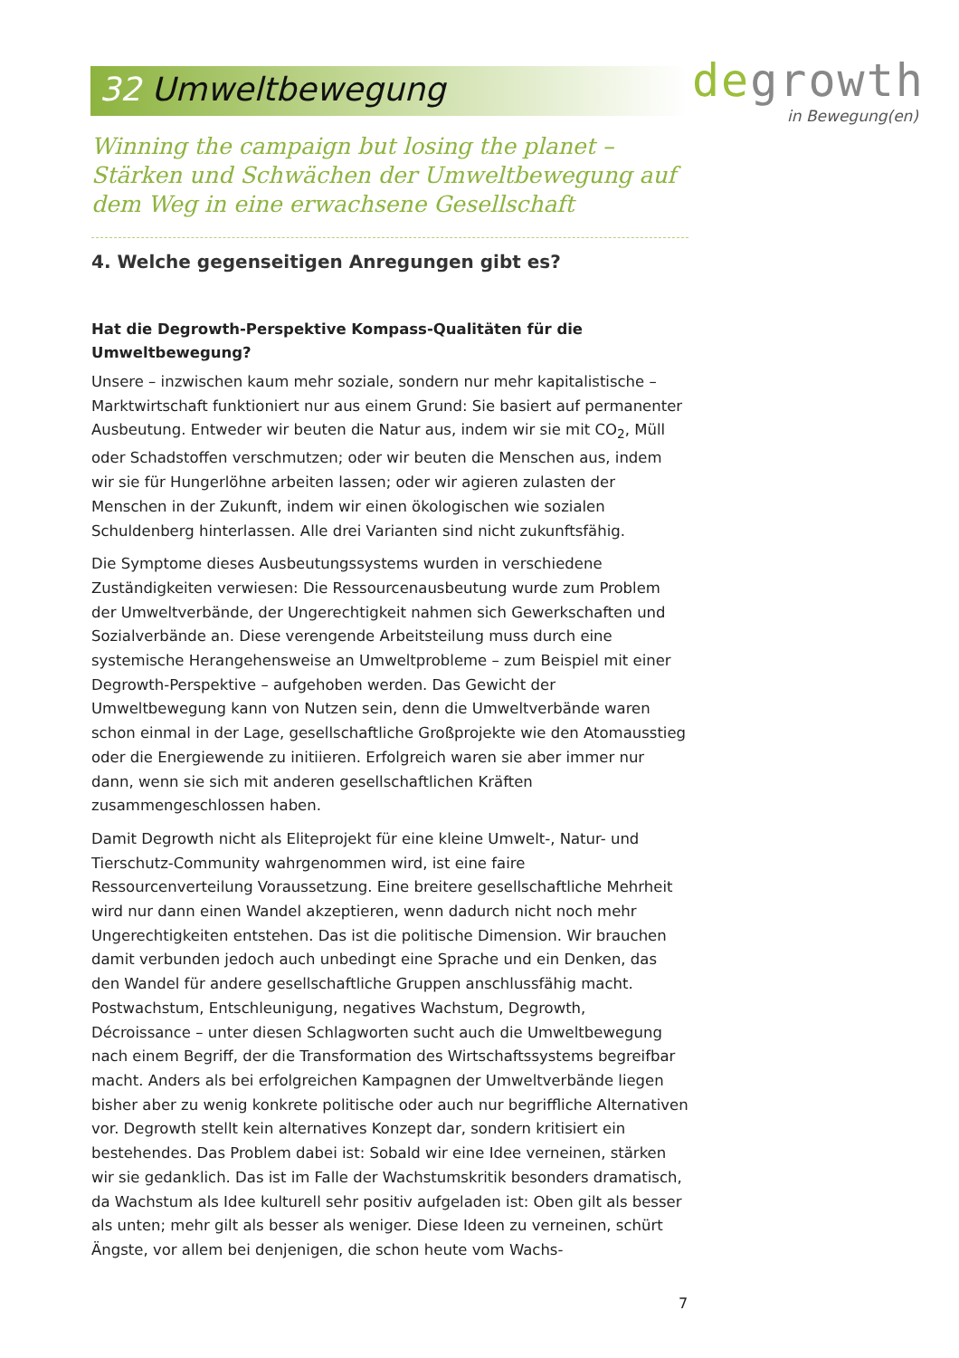32 Umweltbewegung
degrowth
in Bewegung(en)
Winning the campaign but losing the planet – Stärken und Schwächen der Umweltbewegung auf dem Weg in eine erwachsene Gesellschaft
4. Welche gegenseitigen Anregungen gibt es?
Hat die Degrowth-Perspektive Kompass-Qualitäten für die Umweltbewegung?
Unsere – inzwischen kaum mehr soziale, sondern nur mehr kapitalistische – Marktwirtschaft funktioniert nur aus einem Grund: Sie basiert auf permanenter Ausbeutung. Entweder wir beuten die Natur aus, indem wir sie mit CO<sub>2</sub>, Müll oder Schadstoffen verschmutzen; oder wir beuten die Menschen aus, indem wir sie für Hungerlöhne arbeiten lassen; oder wir agieren zulasten der Menschen in der Zukunft, indem wir einen ökologischen wie sozialen Schuldenberg hinterlassen. Alle drei Varianten sind nicht zukunftsfähig.
Die Symptome dieses Ausbeutungssystems wurden in verschiedene Zuständigkeiten verwiesen: Die Ressourcenausbeutung wurde zum Problem der Umweltverbände, der Ungerechtigkeit nahmen sich Gewerkschaften und Sozialverbände an. Diese verengende Arbeitsteilung muss durch eine systemische Herangehensweise an Umweltprobleme – zum Beispiel mit einer Degrowth-Perspektive – aufgehoben werden. Das Gewicht der Umweltbewegung kann von Nutzen sein, denn die Umweltverbände waren schon einmal in der Lage, gesellschaftliche Großprojekte wie den Atomausstieg oder die Energiewende zu initiieren. Erfolgreich waren sie aber immer nur dann, wenn sie sich mit anderen gesellschaftlichen Kräften zusammengeschlossen haben.
Damit Degrowth nicht als Eliteprojekt für eine kleine Umwelt-, Natur- und Tierschutz-Community wahrgenommen wird, ist eine faire Ressourcenverteilung Voraussetzung. Eine breitere gesellschaftliche Mehrheit wird nur dann einen Wandel akzeptieren, wenn dadurch nicht noch mehr Ungerechtigkeiten entstehen. Das ist die politische Dimension. Wir brauchen damit verbunden jedoch auch unbedingt eine Sprache und ein Denken, das den Wandel für andere gesellschaftliche Gruppen anschlussfähig macht. Postwachstum, Entschleunigung, negatives Wachstum, Degrowth, Décroissance – unter diesen Schlagworten sucht auch die Umweltbewegung nach einem Begriff, der die Transformation des Wirtschaftssystems begreifbar macht. Anders als bei erfolgreichen Kampagnen der Umweltverbände liegen bisher aber zu wenig konkrete politische oder auch nur begriffliche Alternativen vor. Degrowth stellt kein alternatives Konzept dar, sondern kritisiert ein bestehendes. Das Problem dabei ist: Sobald wir eine Idee verneinen, stärken wir sie gedanklich. Das ist im Falle der Wachstumskritik besonders dramatisch, da Wachstum als Idee kulturell sehr positiv aufgeladen ist: Oben gilt als besser als unten; mehr gilt als besser als weniger. Diese Ideen zu verneinen, schürt Ängste, vor allem bei denjenigen, die schon heute vom Wachs-
7